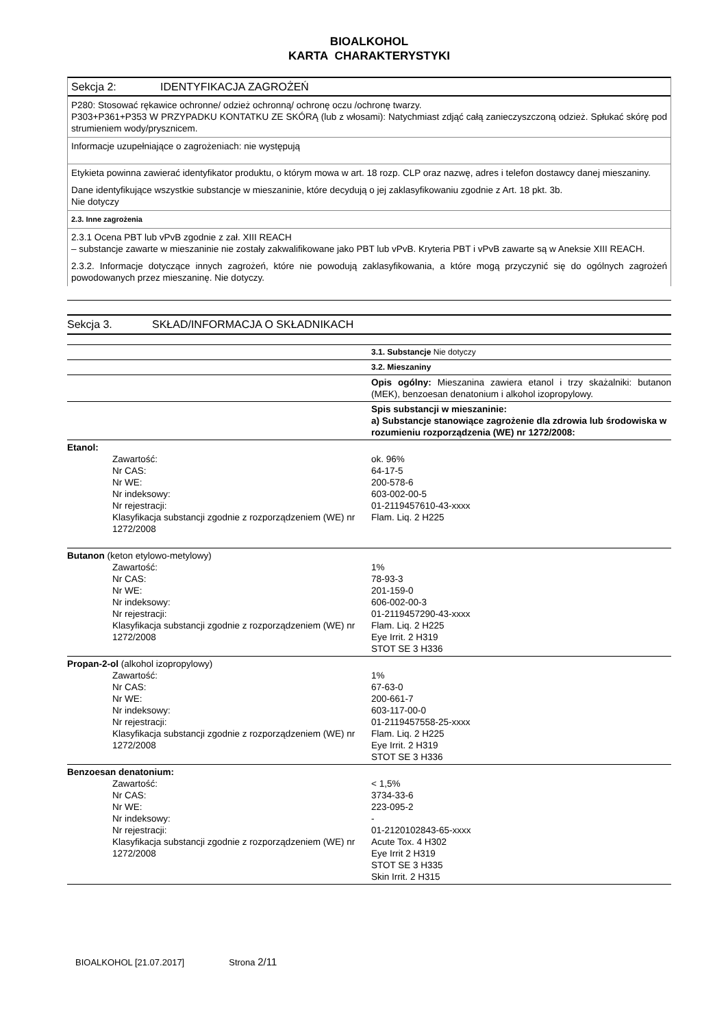BIOALKOHOL
KARTA CHARAKTERYSTYKI
Sekcja 2: IDENTYFIKACJA ZAGROŻEŃ
P280: Stosować rękawice ochronne/ odzież ochronną/ ochronę oczu /ochronę twarzy.
P303+P361+P353 W PRZYPADKU KONTATKU ZE SKÓRĄ (lub z włosami): Natychmiast zdjąć całą zanieczyszczoną odzież. Spłukać skórę pod strumieniem wody/prysznicem.
Informacje uzupełniające o zagrożeniach: nie występują
Etykieta powinna zawierać identyfikator produktu, o którym mowa w art. 18 rozp. CLP oraz nazwę, adres i telefon dostawcy danej mieszaniny.
Dane identyfikujące wszystkie substancje w mieszaninie, które decydują o jej zaklasyfikowaniu zgodnie z Art. 18 pkt. 3b.
Nie dotyczy
2.3. Inne zagrożenia
2.3.1 Ocena PBT lub vPvB zgodnie z zał. XIII REACH
– substancje zawarte w mieszaninie nie zostały zakwalifikowane jako PBT lub vPvB. Kryteria PBT i vPvB zawarte są w Aneksie XIII REACH.
2.3.2. Informacje dotyczące innych zagrożeń, które nie powodują zaklasyfikowania, a które mogą przyczynić się do ogólnych zagrożeń powodowanych przez mieszaninę. Nie dotyczy.
Sekcja 3. SKŁAD/INFORMACJA O SKŁADNIKACH
| | 3.1. Substancje Nie dotyczy |
| | 3.2. Mieszaniny |
| | Opis ogólny: Mieszanina zawiera etanol i trzy skażalniki: butanon (MEK), benzoesan denatonium i alkohol izopropylowy. |
| | Spis substancji w mieszaninie: a) Substancje stanowiące zagrożenie dla zdrowia lub środowiska w rozumieniu rozporządzenia (WE) nr 1272/2008: |
| Etanol: Zawartość: Nr CAS: Nr WE: Nr indeksowy: Nr rejestracji: Klasyfikacja substancji zgodnie z rozporządzeniem (WE) nr 1272/2008 | ok. 96% 64-17-5 200-578-6 603-002-00-5 01-2119457610-43-xxxx Flam. Liq. 2 H225 |
| Butanon (keton etylowo-metylowy) Zawartość: Nr CAS: Nr WE: Nr indeksowy: Nr rejestracji: Klasyfikacja substancji zgodnie z rozporządzeniem (WE) nr 1272/2008 | 1% 78-93-3 201-159-0 606-002-00-3 01-2119457290-43-xxxx Flam. Liq. 2 H225 Eye Irrit. 2 H319 STOT SE 3 H336 |
| Propan-2-ol (alkohol izopropylowy) Zawartość: Nr CAS: Nr WE: Nr indeksowy: Nr rejestracji: Klasyfikacja substancji zgodnie z rozporządzeniem (WE) nr 1272/2008 | 1% 67-63-0 200-661-7 603-117-00-0 01-2119457558-25-xxxx Flam. Liq. 2 H225 Eye Irrit. 2 H319 STOT SE 3 H336 |
| Benzoesan denatonium: Zawartość: Nr CAS: Nr WE: Nr indeksowy: Nr rejestracji: Klasyfikacja substancji zgodnie z rozporządzeniem (WE) nr 1272/2008 | < 1,5% 3734-33-6 223-095-2 - 01-2120102843-65-xxxx Acute Tox. 4 H302 Eye Irrit 2 H319 STOT SE 3 H335 Skin Irrit. 2 H315 |
BIOALKOHOL [21.07.2017] Strona 2/11